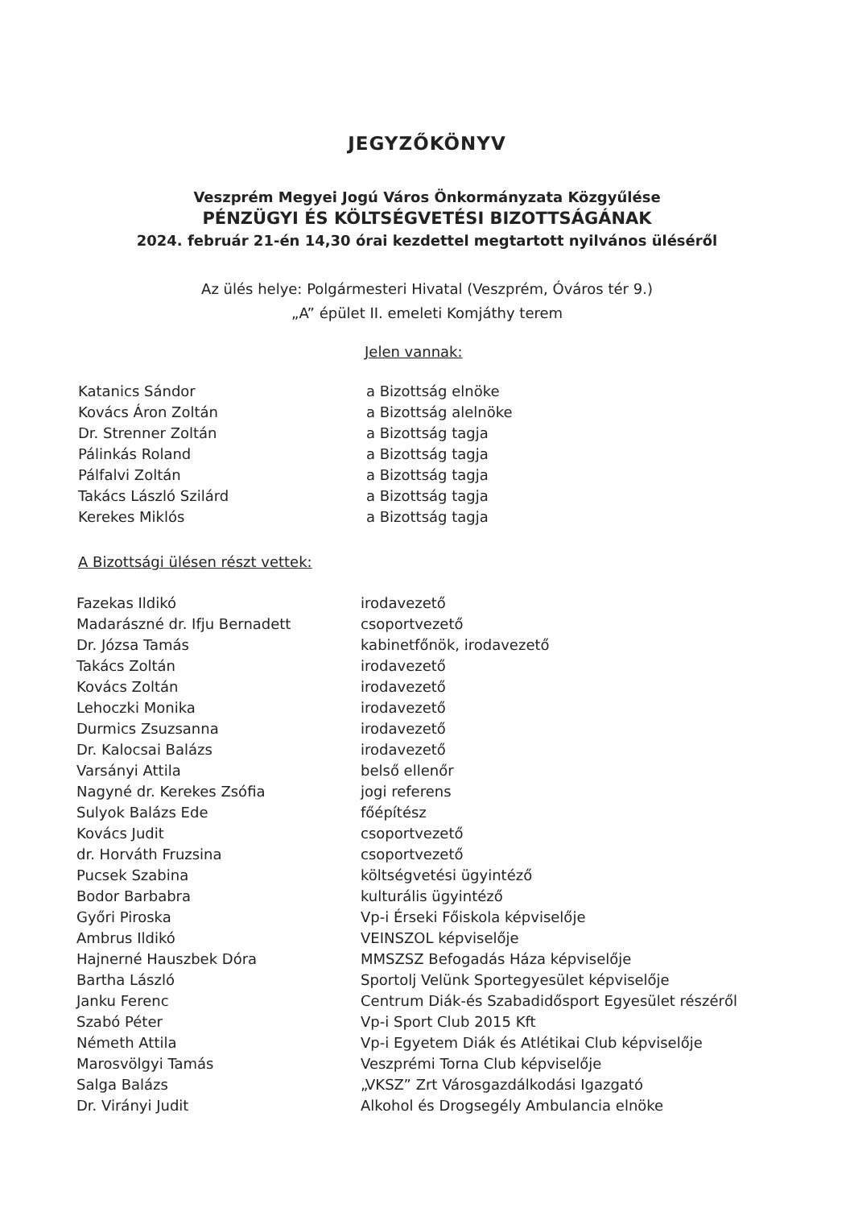JEGYZŐKÖNYV
Veszprém Megyei Jogú Város Önkormányzata Közgyűlése
PÉNZÜGYI ÉS KÖLTSÉGVETÉSI BIZOTTSÁGÁNAK
2024. február 21-én 14,30 órai kezdettel megtartott nyilvános üléséről
Az ülés helye: Polgármesteri Hivatal (Veszprém, Óváros tér 9.)
„A” épület II. emeleti Komjáthy terem
Jelen vannak:
| Katanics Sándor | a Bizottság elnöke |
| Kovács Áron Zoltán | a Bizottság alelnöke |
| Dr. Strenner Zoltán | a Bizottság tagja |
| Pálinkás Roland | a Bizottság tagja |
| Pálfalvi Zoltán | a Bizottság tagja |
| Takács László Szilárd | a Bizottság tagja |
| Kerekes Miklós | a Bizottság tagja |
A Bizottsági ülésen részt vettek:
| Fazekas Ildikó | irodavezető |
| Madarászné dr. Ifju Bernadett | csoportvezető |
| Dr. Józsa Tamás | kabinetfőnök, irodavezető |
| Takács Zoltán | irodavezető |
| Kovács Zoltán | irodavezető |
| Lehoczki Monika | irodavezető |
| Durmics Zsuzsanna | irodavezető |
| Dr. Kalocsai Balázs | irodavezető |
| Varsányi Attila | belső ellenőr |
| Nagyné dr. Kerekes Zsófia | jogi referens |
| Sulyok Balázs Ede | főépítész |
| Kovács Judit | csoportvezető |
| dr. Horváth Fruzsina | csoportvezető |
| Pucsek Szabina | költségvetési ügyintéző |
| Bodor Barbabra | kulturális ügyintéző |
| Győri Piroska | Vp-i Érseki Főiskola képviselője |
| Ambrus Ildikó | VEINSZOL képviselője |
| Hajnerné Hauszbek Dóra | MMSZSZ Befogadás Háza képviselője |
| Bartha László | Sportolj Velünk Sportegyesület képviselője |
| Janku Ferenc | Centrum Diák-és Szabadidősport Egyesület részéről |
| Szabó Péter | Vp-i Sport Club 2015 Kft |
| Németh Attila | Vp-i Egyetem Diák és Atlétikai Club képviselője |
| Marosvölgyi Tamás | Veszprémi Torna Club képviselője |
| Salga Balázs | „VKSZ” Zrt Városgazdálkodási Igazgató |
| Dr. Virányi Judit | Alkohol és Drogsegély Ambulancia elnöke |